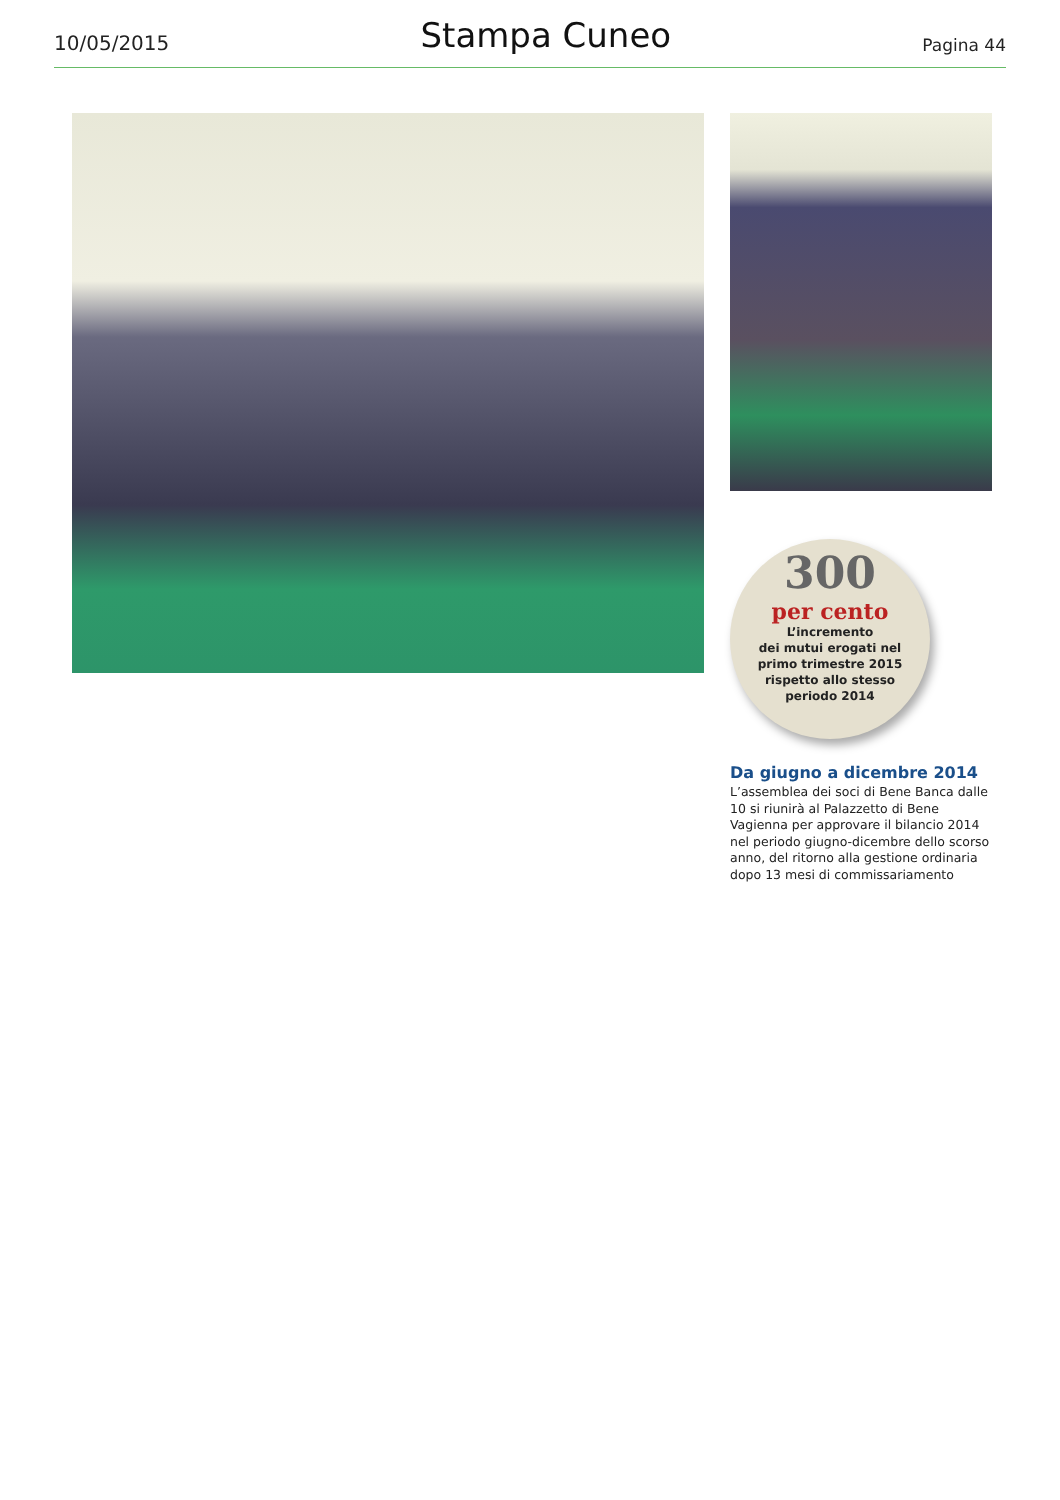10/05/2015 Stampa Cuneo Pagina 44
300
per cento
L’incremento
dei mutui erogati nel
primo trimestre 2015
rispetto allo stesso
periodo 2014
Da giugno a dicembre 2014
L’assemblea dei soci di Bene Banca dalle 10 si riunirà al Palazzetto di Bene Vagienna per approvare il bilancio 2014 nel periodo giugno-dicembre dello scorso anno, del ritorno alla gestione ordinaria dopo 13 mesi di commissariamento